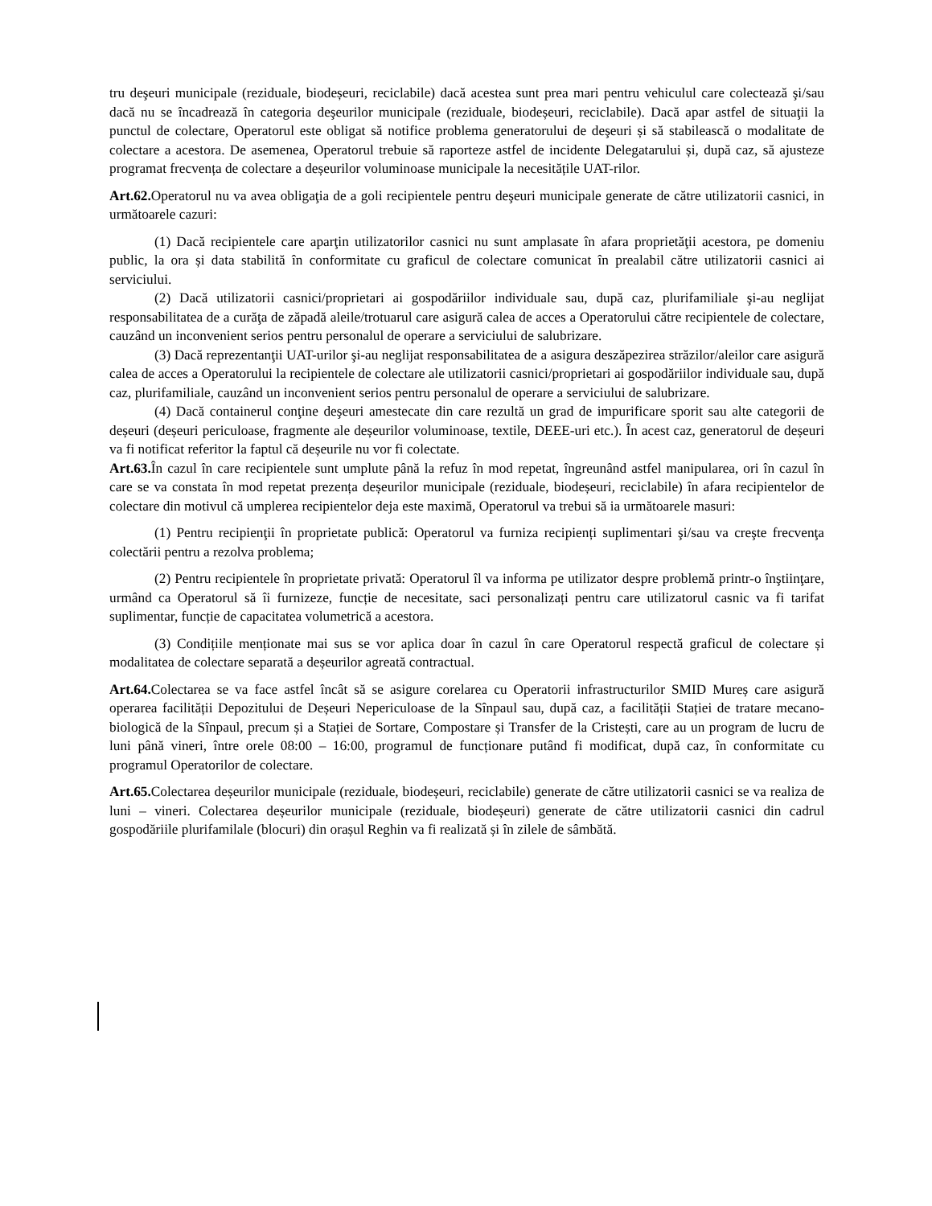tru deşeuri municipale (reziduale, biodeșeuri, reciclabile) dacă acestea sunt prea mari pentru vehiculul care colectează şi/sau dacă nu se încadrează în categoria deşeurilor municipale (reziduale, biodeșeuri, reciclabile). Dacă apar astfel de situaţii la punctul de colectare, Operatorul este obligat să notifice problema generatorului de deşeuri și să stabilească o modalitate de colectare a acestora. De asemenea, Operatorul trebuie să raporteze astfel de incidente Delegatarului și, după caz, să ajusteze programat frecvența de colectare a deșeurilor voluminoase municipale la necesitățile UAT-rilor.
Art.62. Operatorul nu va avea obligaţia de a goli recipientele pentru deşeuri municipale generate de către utilizatorii casnici, in următoarele cazuri:
(1) Dacă recipientele care aparţin utilizatorilor casnici nu sunt amplasate în afara proprietăţii acestora, pe domeniu public, la ora și data stabilită în conformitate cu graficul de colectare comunicat în prealabil către utilizatorii casnici ai serviciului.
(2) Dacă utilizatorii casnici/proprietari ai gospodăriilor individuale sau, după caz, plurifamiliale şi-au neglijat responsabilitatea de a curăţa de zăpadă aleile/trotuarul care asigură calea de acces a Operatorului către recipientele de colectare, cauzând un inconvenient serios pentru personalul de operare a serviciului de salubrizare.
(3) Dacă reprezentanţii UAT-urilor şi-au neglijat responsabilitatea de a asigura deszăpezirea străzilor/aleilor care asigură calea de acces a Operatorului la recipientele de colectare ale utilizatorii casnici/proprietari ai gospodăriilor individuale sau, după caz, plurifamiliale, cauzând un inconvenient serios pentru personalul de operare a serviciului de salubrizare.
(4) Dacă containerul conţine deşeuri amestecate din care rezultă un grad de impurificare sporit sau alte categorii de deșeuri (deșeuri periculoase, fragmente ale deșeurilor voluminoase, textile, DEEE-uri etc.). În acest caz, generatorul de deșeuri va fi notificat referitor la faptul că deșeurile nu vor fi colectate.
Art.63. În cazul în care recipientele sunt umplute până la refuz în mod repetat, îngreunând astfel manipularea, ori în cazul în care se va constata în mod repetat prezența deșeurilor municipale (reziduale, biodeșeuri, reciclabile) în afara recipientelor de colectare din motivul că umplerea recipientelor deja este maximă, Operatorul va trebui să ia următoarele masuri:
(1) Pentru recipienţii în proprietate publică: Operatorul va furniza recipienți suplimentari şi/sau va creşte frecvenţa colectării pentru a rezolva problema;
(2) Pentru recipientele în proprietate privată: Operatorul îl va informa pe utilizator despre problemă printr-o înştiinţare, urmând ca Operatorul să îi furnizeze, funcție de necesitate, saci personalizați pentru care utilizatorul casnic va fi tarifat suplimentar, funcție de capacitatea volumetrică a acestora.
(3) Condițiile menționate mai sus se vor aplica doar în cazul în care Operatorul respectă graficul de colectare și modalitatea de colectare separată a deșeurilor agreată contractual.
Art.64. Colectarea se va face astfel încât să se asigure corelarea cu Operatorii infrastructurilor SMID Mureș care asigură operarea facilității Depozitului de Deșeuri Nepericuloase de la Sînpaul sau, după caz, a facilității Stației de tratare mecano-biologică de la Sînpaul, precum și a Stației de Sortare, Compostare și Transfer de la Cristești, care au un program de lucru de luni până vineri, între orele 08:00 – 16:00, programul de funcționare putând fi modificat, după caz, în conformitate cu programul Operatorilor de colectare.
Art.65. Colectarea deșeurilor municipale (reziduale, biodeșeuri, reciclabile) generate de către utilizatorii casnici se va realiza de luni – vineri. Colectarea deșeurilor municipale (reziduale, biodeșeuri) generate de către utilizatorii casnici din cadrul gospodăriile plurifamilale (blocuri) din orașul Reghin va fi realizată și în zilele de sâmbătă.